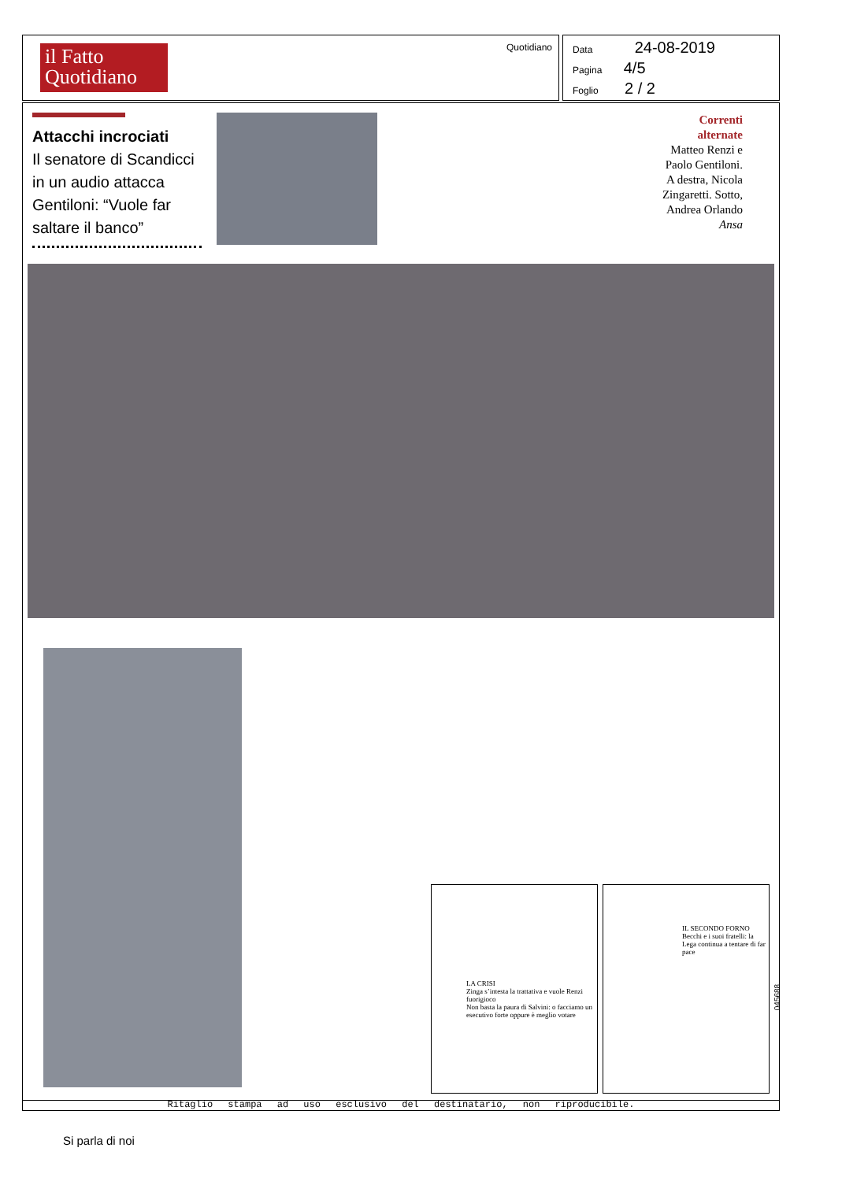il Fatto
Quotidiano
Quotidiano
Data 24-08-2019
Pagina 4/5
Foglio 2 / 2
Attacchi incrociati
Il senatore di Scandicci in un audio attacca Gentiloni: “Vuole far saltare il banco”
Correnti alternate
Matteo Renzi e Paolo Gentiloni. A destra, Nicola Zingaretti. Sotto, Andrea Orlando Ansa
LA CRISI
Zinga s’intesta la trattativa e vuole Renzi fuorigioco
Non basta la paura di Salvini: o facciamo un esecutivo forte oppure è meglio votare
IL SECONDO FORNO
Becchi e i suoi fratelli: la Lega continua a tentare di far pace
045688
Ritaglio stampa ad uso esclusivo del destinatario, non riproducibile.
Si parla di noi